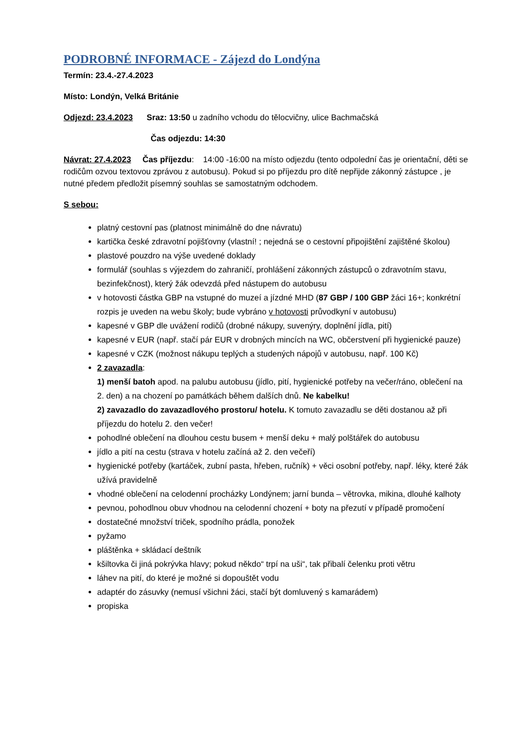PODROBNÉ INFORMACE - Zájezd do Londýna
Termín: 23.4.-27.4.2023
Místo: Londýn, Velká Británie
Odjezd: 23.4.2023 Sraz: 13:50 u zadního vchodu do tělocvičny, ulice Bachmačská
Čas odjezdu: 14:30
Návrat: 27.4.2023 Čas příjezdu: 14:00 -16:00 na místo odjezdu (tento odpolední čas je orientační, děti se rodičům ozvou textovou zprávou z autobusu). Pokud si po příjezdu pro dítě nepřijde zákonný zástupce , je nutné předem předložit písemný souhlas se samostatným odchodem.
S sebou:
platný cestovní pas (platnost minimálně do dne návratu)
kartička české zdravotní pojišťovny (vlastní! ; nejedná se o cestovní připojištění zajištěné školou)
plastové pouzdro na výše uvedené doklady
formulář (souhlas s výjezdem do zahraničí, prohlášení zákonných zástupců o zdravotním stavu, bezinfekčnost), který žák odevzdá před nástupem do autobusu
v hotovosti částka GBP na vstupné do muzeí a jízdné MHD (87 GBP / 100 GBP žáci 16+; konkrétní rozpis je uveden na webu školy; bude vybráno v hotovosti průvodkyní v autobusu)
kapesné v GBP dle uvážení rodičů (drobné nákupy, suvenýry, doplnění jídla, pití)
kapesné v EUR (např. stačí pár EUR v drobných mincích na WC, občerstvení při hygienické pauze)
kapesné v CZK (možnost nákupu teplých a studených nápojů v autobusu, např. 100 Kč)
2 zavazadla:
1) menší batoh apod. na palubu autobusu (jídlo, pití, hygienické potřeby na večer/ráno, oblečení na 2. den) a na chození po památkách během dalších dnů. Ne kabelku!
2) zavazadlo do zavazadlového prostoru/ hotelu. K tomuto zavazadlu se děti dostanou až při příjezdu do hotelu 2. den večer!
pohodlné oblečení na dlouhou cestu busem + menší deku + malý polštářek do autobusu
jídlo a pití na cestu (strava v hotelu začíná až 2. den večeří)
hygienické potřeby (kartáček, zubní pasta, hřeben, ručník) + věci osobní potřeby, např. léky, které žák užívá pravidelně
vhodné oblečení na celodenní procházky Londýnem; jarní bunda – větrovka, mikina, dlouhé kalhoty
pevnou, pohodlnou obuv vhodnou na celodenní chození + boty na přezutí v případě promočení
dostatečné množství triček, spodního prádla, ponožek
pyžamo
pláštěnka + skládací deštník
kšiltovka či jiná pokrývka hlavy; pokud někdo“ trpí na uši“, tak přibalí čelenku proti větru
láhev na pití, do které je možné si dopouštět vodu
adaptér do zásuvky (nemusí všichni žáci, stačí být domluvený s kamarádem)
propiska